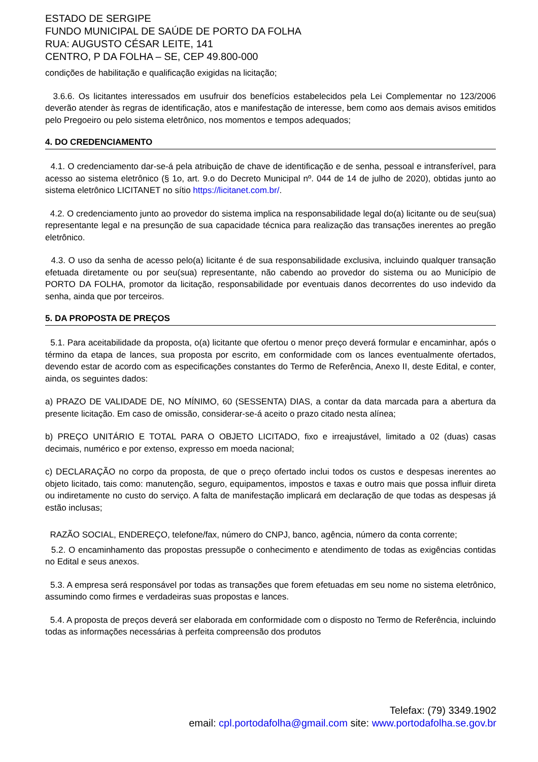ESTADO DE SERGIPE
FUNDO MUNICIPAL DE SAÚDE DE PORTO DA FOLHA
RUA: AUGUSTO CÉSAR LEITE, 141
CENTRO, P DA FOLHA – SE, CEP 49.800-000
condições de habilitação e qualificação exigidas na licitação;
3.6.6. Os licitantes interessados em usufruir dos benefícios estabelecidos pela Lei Complementar no 123/2006 deverão atender às regras de identificação, atos e manifestação de interesse, bem como aos demais avisos emitidos pelo Pregoeiro ou pelo sistema eletrônico, nos momentos e tempos adequados;
4. DO CREDENCIAMENTO
4.1. O credenciamento dar-se-á pela atribuição de chave de identificação e de senha, pessoal e intransferível, para acesso ao sistema eletrônico (§ 1o, art. 9.o do Decreto Municipal nº. 044 de 14 de julho de 2020), obtidas junto ao sistema eletrônico LICITANET no sítio https://licitanet.com.br/.
4.2. O credenciamento junto ao provedor do sistema implica na responsabilidade legal do(a) licitante ou de seu(sua) representante legal e na presunção de sua capacidade técnica para realização das transações inerentes ao pregão eletrônico.
4.3. O uso da senha de acesso pelo(a) licitante é de sua responsabilidade exclusiva, incluindo qualquer transação efetuada diretamente ou por seu(sua) representante, não cabendo ao provedor do sistema ou ao Município de PORTO DA FOLHA, promotor da licitação, responsabilidade por eventuais danos decorrentes do uso indevido da senha, ainda que por terceiros.
5. DA PROPOSTA DE PREÇOS
5.1. Para aceitabilidade da proposta, o(a) licitante que ofertou o menor preço deverá formular e encaminhar, após o término da etapa de lances, sua proposta por escrito, em conformidade com os lances eventualmente ofertados, devendo estar de acordo com as especificações constantes do Termo de Referência, Anexo II, deste Edital, e conter, ainda, os seguintes dados:
a) PRAZO DE VALIDADE DE, NO MÍNIMO, 60 (SESSENTA) DIAS, a contar da data marcada para a abertura da presente licitação. Em caso de omissão, considerar-se-á aceito o prazo citado nesta alínea;
b) PREÇO UNITÁRIO E TOTAL PARA O OBJETO LICITADO, fixo e irreajustável, limitado a 02 (duas) casas decimais, numérico e por extenso, expresso em moeda nacional;
c) DECLARAÇÃO no corpo da proposta, de que o preço ofertado inclui todos os custos e despesas inerentes ao objeto licitado, tais como: manutenção, seguro, equipamentos, impostos e taxas e outro mais que possa influir direta ou indiretamente no custo do serviço. A falta de manifestação implicará em declaração de que todas as despesas já estão inclusas;
RAZÃO SOCIAL, ENDEREÇO, telefone/fax, número do CNPJ, banco, agência, número da conta corrente;
5.2. O encaminhamento das propostas pressupõe o conhecimento e atendimento de todas as exigências contidas no Edital e seus anexos.
5.3. A empresa será responsável por todas as transações que forem efetuadas em seu nome no sistema eletrônico, assumindo como firmes e verdadeiras suas propostas e lances.
5.4. A proposta de preços deverá ser elaborada em conformidade com o disposto no Termo de Referência, incluindo todas as informações necessárias à perfeita compreensão dos produtos
Telefax: (79) 3349.1902
email: cpl.portodafolha@gmail.com site: www.portodafolha.se.gov.br